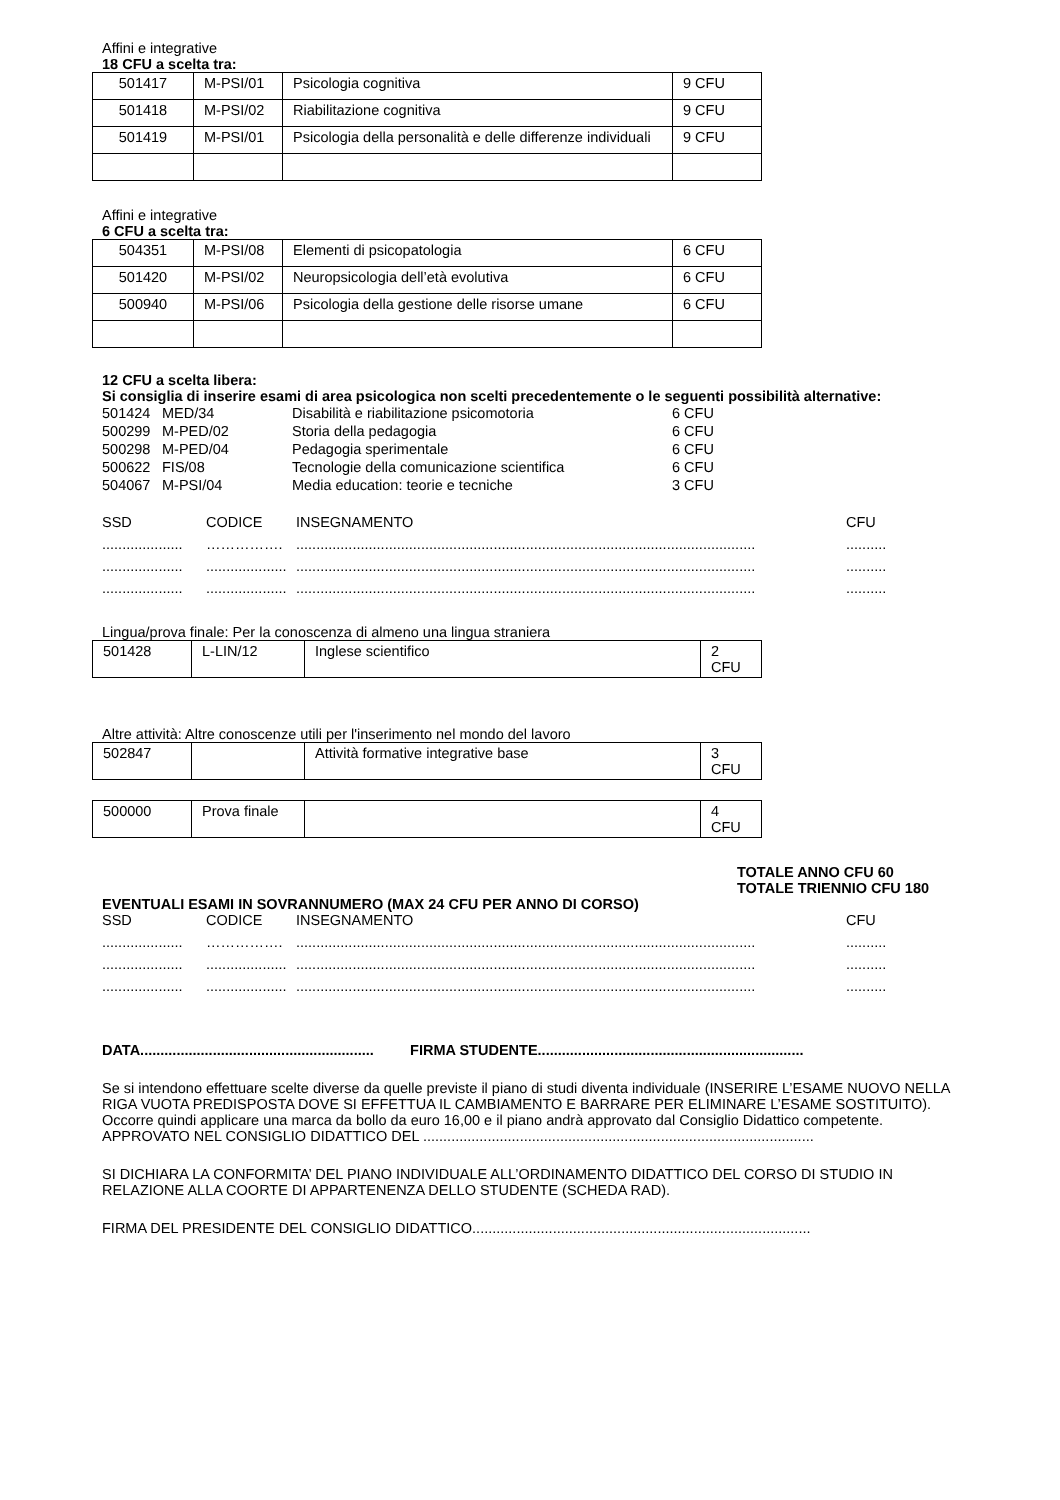Affini e integrative
18 CFU a scelta tra:
| 501417 | M-PSI/01 | Psicologia cognitiva | 9 CFU |
| 501418 | M-PSI/02 | Riabilitazione cognitiva | 9 CFU |
| 501419 | M-PSI/01 | Psicologia della personalità e delle differenze individuali | 9 CFU |
Affini e integrative
6 CFU a scelta tra:
| 504351 | M-PSI/08 | Elementi di psicopatologia | 6 CFU |
| 501420 | M-PSI/02 | Neuropsicologia dell’età evolutiva | 6 CFU |
| 500940 | M-PSI/06 | Psicologia della gestione delle risorse umane | 6 CFU |
12 CFU a scelta libera:
Si consiglia di inserire esami di area psicologica non scelti precedentemente o le seguenti possibilità alternative:
| 501424 | MED/34 | Disabilità e riabilitazione psicomotoria | 6 CFU |
| 500299 | M-PED/02 | Storia della pedagogia | 6 CFU |
| 500298 | M-PED/04 | Pedagogia sperimentale | 6 CFU |
| 500622 | FIS/08 | Tecnologie della comunicazione scientifica | 6 CFU |
| 504067 | M-PSI/04 | Media education: teorie e tecniche | 3 CFU |
SSD
CODICE
INSEGNAMENTO
CFU
....................
…………….
..................................................................................................................
..........
....................
....................
..................................................................................................................
..........
....................
....................
..................................................................................................................
..........
Lingua/prova finale: Per la conoscenza di almeno una lingua straniera
| 501428 | L-LIN/12 | Inglese scientifico | 2 CFU |
Altre attività: Altre conoscenze utili per l'inserimento nel mondo del lavoro
| 502847 | | Attività formative integrative base | 3 CFU |
| 500000 | Prova finale | | 4 CFU |
TOTALE ANNO CFU 60
TOTALE TRIENNIO CFU 180
EVENTUALI ESAMI IN SOVRANNUMERO (MAX 24 CFU PER ANNO DI CORSO)
SSD
CODICE
INSEGNAMENTO
CFU
....................
…………….
..................................................................................................................
..........
....................
....................
..................................................................................................................
..........
....................
....................
..................................................................................................................
..........
DATA.......................................................... FIRMA STUDENTE..................................................................
Se si intendono effettuare scelte diverse da quelle previste il piano di studi diventa individuale (INSERIRE L’ESAME NUOVO NELLA RIGA VUOTA PREDISPOSTA DOVE SI EFFETTUA IL CAMBIAMENTO E BARRARE PER ELIMINARE L’ESAME SOSTITUITO). Occorre quindi applicare una marca da bollo da euro 16,00 e il piano andrà approvato dal Consiglio Didattico competente.
APPROVATO NEL CONSIGLIO DIDATTICO DEL .................................................................................................
SI DICHIARA LA CONFORMITA’ DEL PIANO INDIVIDUALE ALL’ORDINAMENTO DIDATTICO DEL CORSO DI STUDIO IN RELAZIONE ALLA COORTE DI APPARTENENZA DELLO STUDENTE (SCHEDA RAD).
FIRMA DEL PRESIDENTE DEL CONSIGLIO DIDATTICO....................................................................................